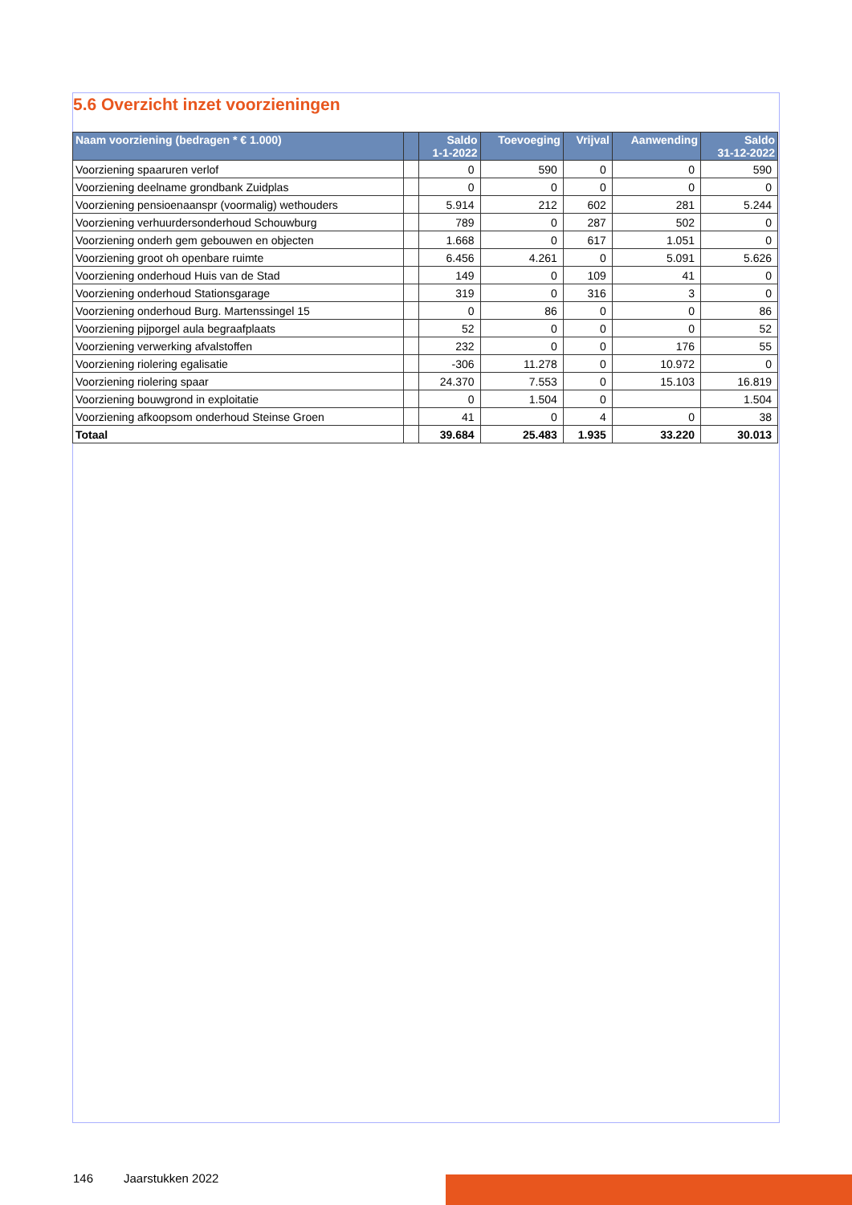5.6 Overzicht inzet voorzieningen
| Naam voorziening (bedragen * € 1.000) | | Saldo 1-1-2022 | Toevoeging | Vrijval | Aanwending | Saldo 31-12-2022 |
| --- | --- | --- | --- | --- | --- | --- |
| Voorziening spaaruren verlof | | 0 | 590 | 0 | 0 | 590 |
| Voorziening deelname grondbank Zuidplas | | 0 | 0 | 0 | 0 | 0 |
| Voorziening pensioenaanspr (voormalig) wethouders | | 5.914 | 212 | 602 | 281 | 5.244 |
| Voorziening verhuurdersonderhoud Schouwburg | | 789 | 0 | 287 | 502 | 0 |
| Voorziening onderh gem gebouwen en objecten | | 1.668 | 0 | 617 | 1.051 | 0 |
| Voorziening groot oh openbare ruimte | | 6.456 | 4.261 | 0 | 5.091 | 5.626 |
| Voorziening onderhoud Huis van de Stad | | 149 | 0 | 109 | 41 | 0 |
| Voorziening onderhoud Stationsgarage | | 319 | 0 | 316 | 3 | 0 |
| Voorziening onderhoud Burg. Martenssingel 15 | | 0 | 86 | 0 | 0 | 86 |
| Voorziening pijporgel aula begraafplaats | | 52 | 0 | 0 | 0 | 52 |
| Voorziening verwerking afvalstoffen | | 232 | 0 | 0 | 176 | 55 |
| Voorziening riolering egalisatie | | -306 | 11.278 | 0 | 10.972 | 0 |
| Voorziening riolering spaar | | 24.370 | 7.553 | 0 | 15.103 | 16.819 |
| Voorziening bouwgrond in exploitatie | | 0 | 1.504 | 0 | | 1.504 |
| Voorziening afkoopsom onderhoud Steinse Groen | | 41 | 0 | 4 | 0 | 38 |
| Totaal | | 39.684 | 25.483 | 1.935 | 33.220 | 30.013 |
146 Jaarstukken 2022